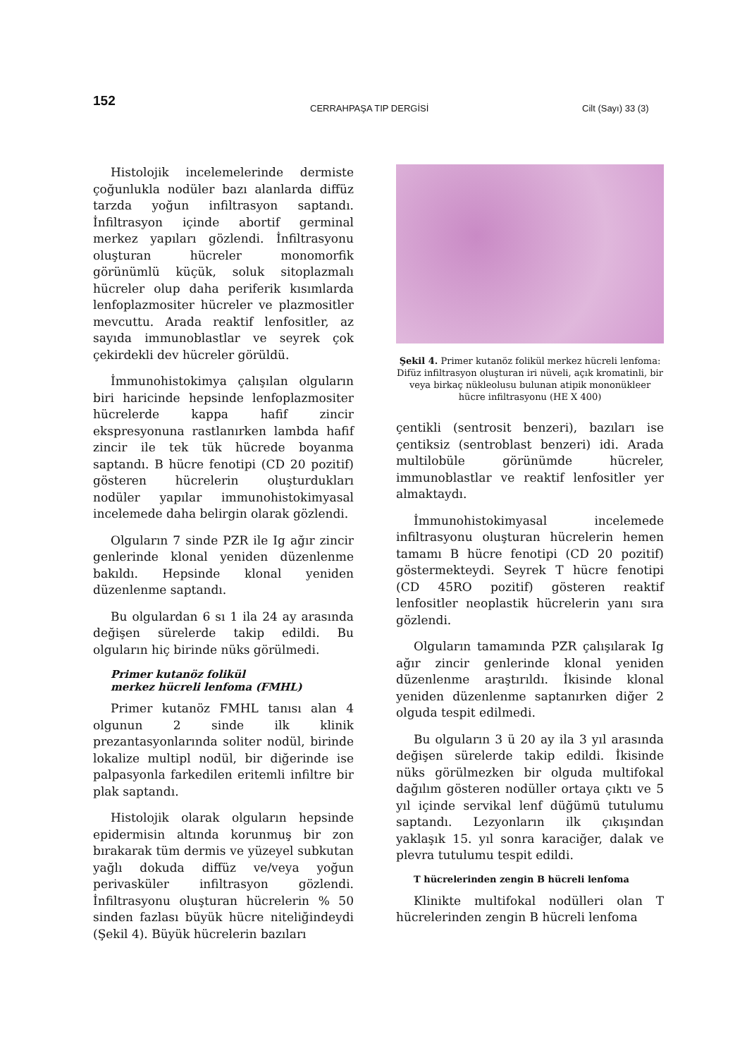152 CERRAHPAŞA TIP DERGİSİ Cilt (Sayı) 33 (3)
Histolojik incelemelerinde dermiste çoğunlukla nodüler bazı alanlarda diffüz tarzda yoğun infiltrasyon saptandı. İnfiltrasyon içinde abortif germinal merkez yapıları gözlendi. İnfiltrasyonu oluşturan hücreler monomorfik görünümlü küçük, soluk sitoplazmalı hücreler olup daha periferik kısımlarda lenfoplazmositer hücreler ve plazmositler mevcuttu. Arada reaktif lenfositler, az sayıda immunoblastlar ve seyrek çok çekirdekli dev hücreler görüldü.
İmmunohistokimya çalışılan olguların biri haricinde hepsinde lenfoplazmositer hücrelerde kappa hafif zincir ekspresyonuna rastlanırken lambda hafif zincir ile tek tük hücrede boyanma saptandı. B hücre fenotipi (CD 20 pozitif) gösteren hücrelerin oluşturdukları nodüler yapılar immunohistokimyasal incelemede daha belirgin olarak gözlendi.
Olguların 7 sinde PZR ile Ig ağır zincir genlerinde klonal yeniden düzenlenme bakıldı. Hepsinde klonal yeniden düzenlenme saptandı.
Bu olgulardan 6 sı 1 ila 24 ay arasında değişen sürelerde takip edildi. Bu olguların hiç birinde nüks görülmedi.
Primer kutanöz folikül
merkez hücreli lenfoma (FMHL)
Primer kutanöz FMHL tanısı alan 4 olgunun 2 sinde ilk klinik prezantasyonlarında soliter nodül, birinde lokalize multipl nodül, bir diğerinde ise palpasyonla farkedilen eritemli infiltre bir plak saptandı.
Histolojik olarak olguların hepsinde epidermisin altında korunmuş bir zon bırakarak tüm dermis ve yüzeyel subkutan yağlı dokuda diffüz ve/veya yoğun perivasküler infiltrasyon gözlendi. İnfiltrasyonu oluşturan hücrelerin % 50 sinden fazlası büyük hücre niteliğindeydi (Şekil 4). Büyük hücrelerin bazıları
Şekil 4. Primer kutanöz folikül merkez hücreli lenfoma: Difüz infiltrasyon oluşturan iri nüveli, açık kromatinli, bir veya birkaç nükleolusu bulunan atipik mononükleer hücre infiltrasyonu (HE X 400)
çentikli (sentrosit benzeri), bazıları ise çentiksiz (sentroblast benzeri) idi. Arada multilobüle görünümde hücreler, immunoblastlar ve reaktif lenfositler yer almaktaydı.
İmmunohistokimyasal incelemede infiltrasyonu oluşturan hücrelerin hemen tamamı B hücre fenotipi (CD 20 pozitif) göstermekteydi. Seyrek T hücre fenotipi (CD 45RO pozitif) gösteren reaktif lenfositler neoplastik hücrelerin yanı sıra gözlendi.
Olguların tamamında PZR çalışılarak Ig ağır zincir genlerinde klonal yeniden düzenlenme araştırıldı. İkisinde klonal yeniden düzenlenme saptanırken diğer 2 olguda tespit edilmedi.
Bu olguların 3 ü 20 ay ila 3 yıl arasında değişen sürelerde takip edildi. İkisinde nüks görülmezken bir olguda multifokal dağılım gösteren nodüller ortaya çıktı ve 5 yıl içinde servikal lenf düğümü tutulumu saptandı. Lezyonların ilk çıkışından yaklaşık 15. yıl sonra karaciğer, dalak ve plevra tutulumu tespit edildi.
T hücrelerinden zengin B hücreli lenfoma
Klinikte multifokal nodülleri olan T hücrelerinden zengin B hücreli lenfoma